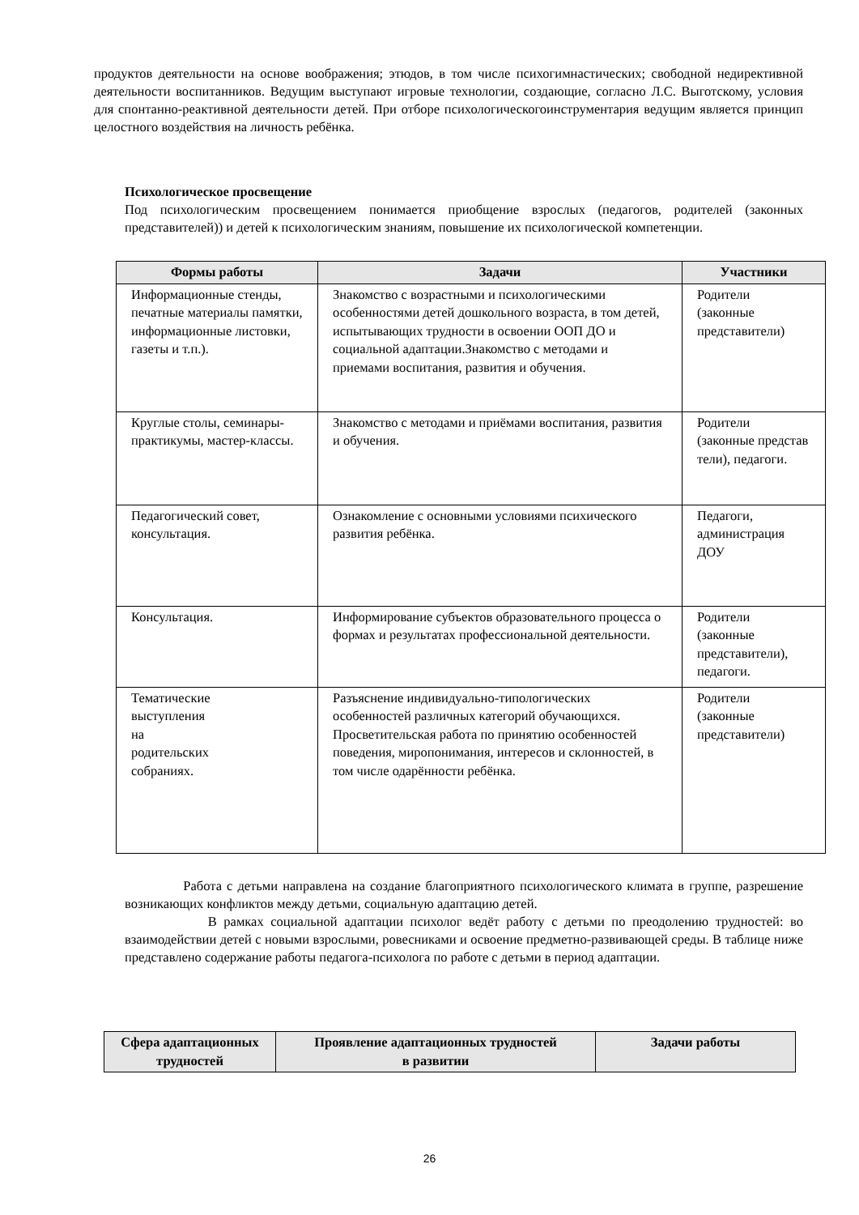продуктов деятельности на основе воображения; этюдов, в том числе психогимнастических; свободной недирективной деятельности воспитанников. Ведущим выступают игровые технологии, создающие, согласно Л.С. Выготскому, условия для спонтанно-реактивной деятельности детей. При отборе психологическогоинструментария ведущим является принцип целостного воздействия на личность ребёнка.
Психологическое просвещение
Под психологическим просвещением понимается приобщение взрослых (педагогов, родителей (законных представителей)) и детей к психологическим знаниям, повышение их психологической компетенции.
| Формы работы | Задачи | Участники |
| --- | --- | --- |
| Информационные стенды, печатные материалы памятки, информационные листовки, газеты и т.п.). | Знакомство с возрастными и психологическими особенностями детей дошкольного возраста, в том детей, испытывающих трудности в освоении ООП ДО и социальной адаптации.Знакомство с методами и приемами воспитания, развития и обучения. | Родители (законные представители) |
| Круглые столы, семинары-практикумы, мастер-классы. | Знакомство с методами и приёмами воспитания, развития и обучения. | Родители (законные представ тели), педагоги. |
| Педагогический совет, консультация. | Ознакомление с основными условиями психического развития ребёнка. | Педагоги, администрация ДОУ |
| Консультация. | Информирование субъектов образовательного процесса о формах и результатах профессиональной деятельности. | Родители (законные представители), педагоги. |
| Тематические выступления на родительских собраниях. | Разъяснение индивидуально-типологических особенностей различных категорий обучающихся. Просветительская работа по принятию особенностей поведения, миропонимания, интересов и склонностей, в том числе одарённости ребёнка. | Родители (законные представители) |
Работа с детьми направлена на создание благоприятного психологического климата в группе, разрешение возникающих конфликтов между детьми, социальную адаптацию детей.
В рамках социальной адаптации психолог ведёт работу с детьми по преодолению трудностей: во взаимодействии детей с новыми взрослыми, ровесниками и освоение предметно-развивающей среды. В таблице ниже представлено содержание работы педагога-психолога по работе с детьми в период адаптации.
| Сфера адаптационных трудностей | Проявление адаптационных трудностей в развитии | Задачи работы |
| --- | --- | --- |
26